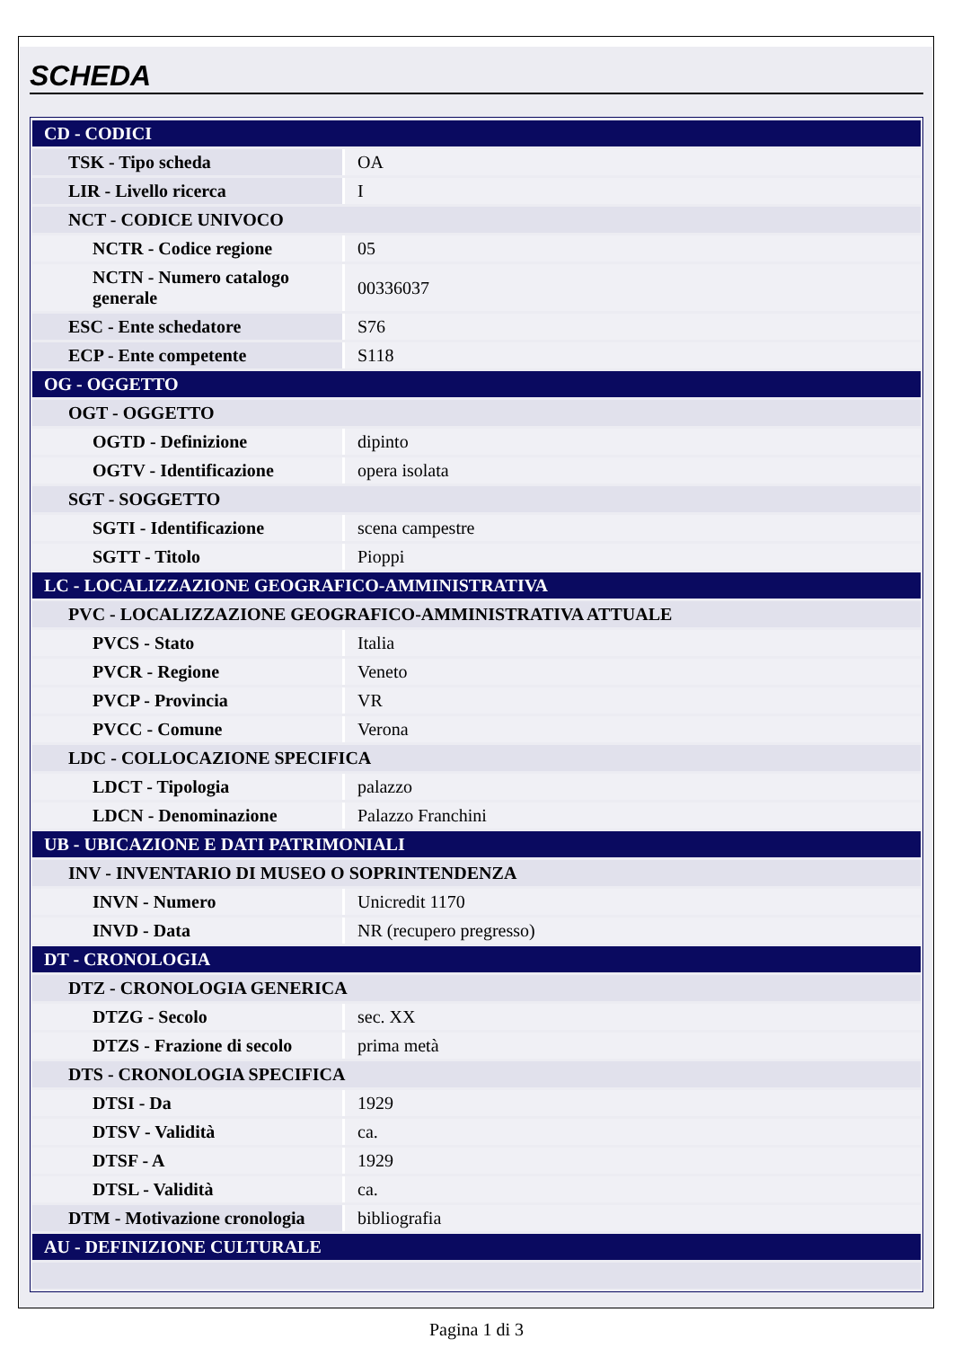SCHEDA
| CD - CODICI | |
| TSK - Tipo scheda | OA |
| LIR - Livello ricerca | I |
| NCT - CODICE UNIVOCO | |
| NCTR - Codice regione | 05 |
| NCTN - Numero catalogo generale | 00336037 |
| ESC - Ente schedatore | S76 |
| ECP - Ente competente | S118 |
| OG - OGGETTO | |
| OGT - OGGETTO | |
| OGTD - Definizione | dipinto |
| OGTV - Identificazione | opera isolata |
| SGT - SOGGETTO | |
| SGTI - Identificazione | scena campestre |
| SGTT - Titolo | Pioppi |
| LC - LOCALIZZAZIONE GEOGRAFICO-AMMINISTRATIVA | |
| PVC - LOCALIZZAZIONE GEOGRAFICO-AMMINISTRATIVA ATTUALE | |
| PVCS - Stato | Italia |
| PVCR - Regione | Veneto |
| PVCP - Provincia | VR |
| PVCC - Comune | Verona |
| LDC - COLLOCAZIONE SPECIFICA | |
| LDCT - Tipologia | palazzo |
| LDCN - Denominazione | Palazzo Franchini |
| UB - UBICAZIONE E DATI PATRIMONIALI | |
| INV - INVENTARIO DI MUSEO O SOPRINTENDENZA | |
| INVN - Numero | Unicredit 1170 |
| INVD - Data | NR (recupero pregresso) |
| DT - CRONOLOGIA | |
| DTZ - CRONOLOGIA GENERICA | |
| DTZG - Secolo | sec. XX |
| DTZS - Frazione di secolo | prima metà |
| DTS - CRONOLOGIA SPECIFICA | |
| DTSI - Da | 1929 |
| DTSV - Validità | ca. |
| DTSF - A | 1929 |
| DTSL - Validità | ca. |
| DTM - Motivazione cronologia | bibliografia |
| AU - DEFINIZIONE CULTURALE | |
Pagina 1 di 3